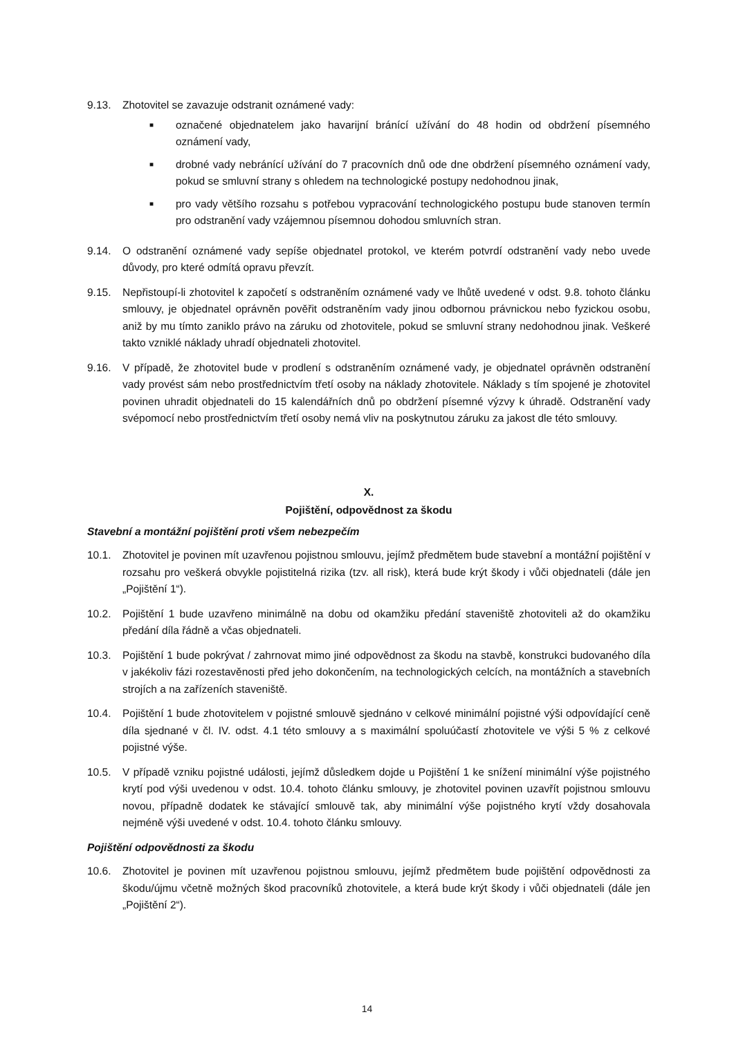9.13. Zhotovitel se zavazuje odstranit oznámené vady:
■ označené objednatelem jako havarijní bránící užívání do 48 hodin od obdržení písemného oznámení vady,
■ drobné vady nebránící užívání do 7 pracovních dnů ode dne obdržení písemného oznámení vady, pokud se smluvní strany s ohledem na technologické postupy nedohodnou jinak,
■ pro vady většího rozsahu s potřebou vypracování technologického postupu bude stanoven termín pro odstranění vady vzájemnou písemnou dohodou smluvních stran.
9.14. O odstranění oznámené vady sepíše objednatel protokol, ve kterém potvrdí odstranění vady nebo uvede důvody, pro které odmítá opravu převzít.
9.15. Nepřistoupí-li zhotovitel k započetí s odstraněním oznámené vady ve lhůtě uvedené v odst. 9.8. tohoto článku smlouvy, je objednatel oprávněn pověřit odstraněním vady jinou odbornou právnickou nebo fyzickou osobu, aniž by mu tímto zaniklo právo na záruku od zhotovitele, pokud se smluvní strany nedohodnou jinak. Veškeré takto vzniklé náklady uhradí objednateli zhotovitel.
9.16. V případě, že zhotovitel bude v prodlení s odstraněním oznámené vady, je objednatel oprávněn odstranění vady provést sám nebo prostřednictvím třetí osoby na náklady zhotovitele. Náklady s tím spojené je zhotovitel povinen uhradit objednateli do 15 kalendářních dnů po obdržení písemné výzvy k úhradě. Odstranění vady svépomocí nebo prostřednictvím třetí osoby nemá vliv na poskytnutou záruku za jakost dle této smlouvy.
X.
Pojištění, odpovědnost za škodu
Stavební a montážní pojištění proti všem nebezpečím
10.1. Zhotovitel je povinen mít uzavřenou pojistnou smlouvu, jejímž předmětem bude stavební a montážní pojištění v rozsahu pro veškerá obvykle pojistitelná rizika (tzv. all risk), která bude krýt škody i vůči objednateli (dále jen „Pojištění 1“).
10.2. Pojištění 1 bude uzavřeno minimálně na dobu od okamžiku předání staveniště zhotoviteli až do okamžiku předání díla řádně a včas objednateli.
10.3. Pojištění 1 bude pokrývat / zahrnovat mimo jiné odpovědnost za škodu na stavbě, konstrukci budovaného díla v jakékoliv fázi rozestavěnosti před jeho dokončením, na technologických celcích, na montážních a stavebních strojích a na zařízeních staveniště.
10.4. Pojištění 1 bude zhotovitelem v pojistné smlouvě sjednáno v celkové minimální pojistné výši odpovídající ceně díla sjednané v čl. IV. odst. 4.1 této smlouvy a s maximální spoluúčastí zhotovitele ve výši 5 % z celkové pojistné výše.
10.5. V případě vzniku pojistné události, jejímž důsledkem dojde u Pojištění 1 ke snížení minimální výše pojistného krytí pod výši uvedenou v odst. 10.4. tohoto článku smlouvy, je zhotovitel povinen uzavřít pojistnou smlouvu novou, případně dodatek ke stávající smlouvě tak, aby minimální výše pojistného krytí vždy dosahovala nejméně výši uvedené v odst. 10.4. tohoto článku smlouvy.
Pojištění odpovědnosti za škodu
10.6. Zhotovitel je povinen mít uzavřenou pojistnou smlouvu, jejímž předmětem bude pojištění odpovědnosti za škodu/újmu včetně možných škod pracovníků zhotovitele, a která bude krýt škody i vůči objednateli (dále jen „Pojištění 2“).
14